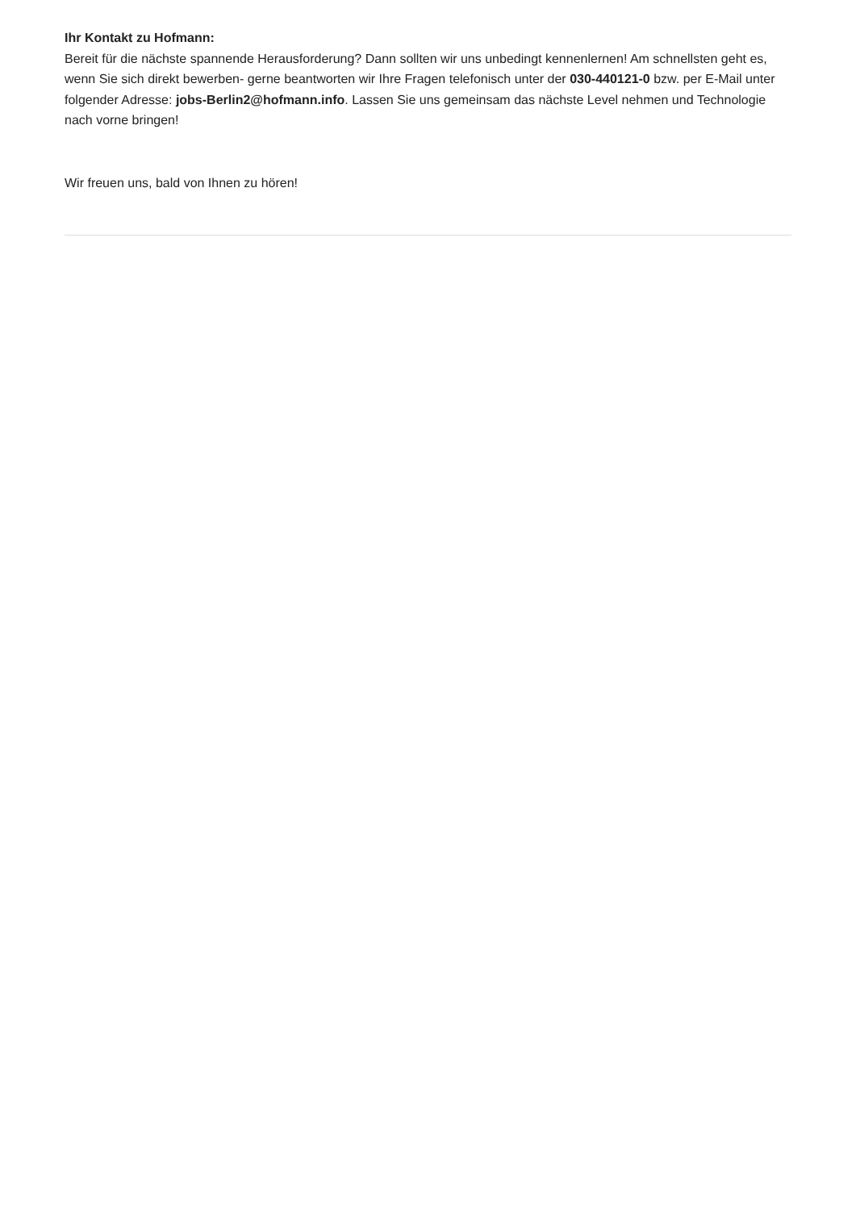Ihr Kontakt zu Hofmann:
Bereit für die nächste spannende Herausforderung? Dann sollten wir uns unbedingt kennenlernen! Am schnellsten geht es, wenn Sie sich direkt bewerben- gerne beantworten wir Ihre Fragen telefonisch unter der 030-440121-0 bzw. per E-Mail unter folgender Adresse: jobs-Berlin2@hofmann.info. Lassen Sie uns gemeinsam das nächste Level nehmen und Technologie nach vorne bringen!
Wir freuen uns, bald von Ihnen zu hören!